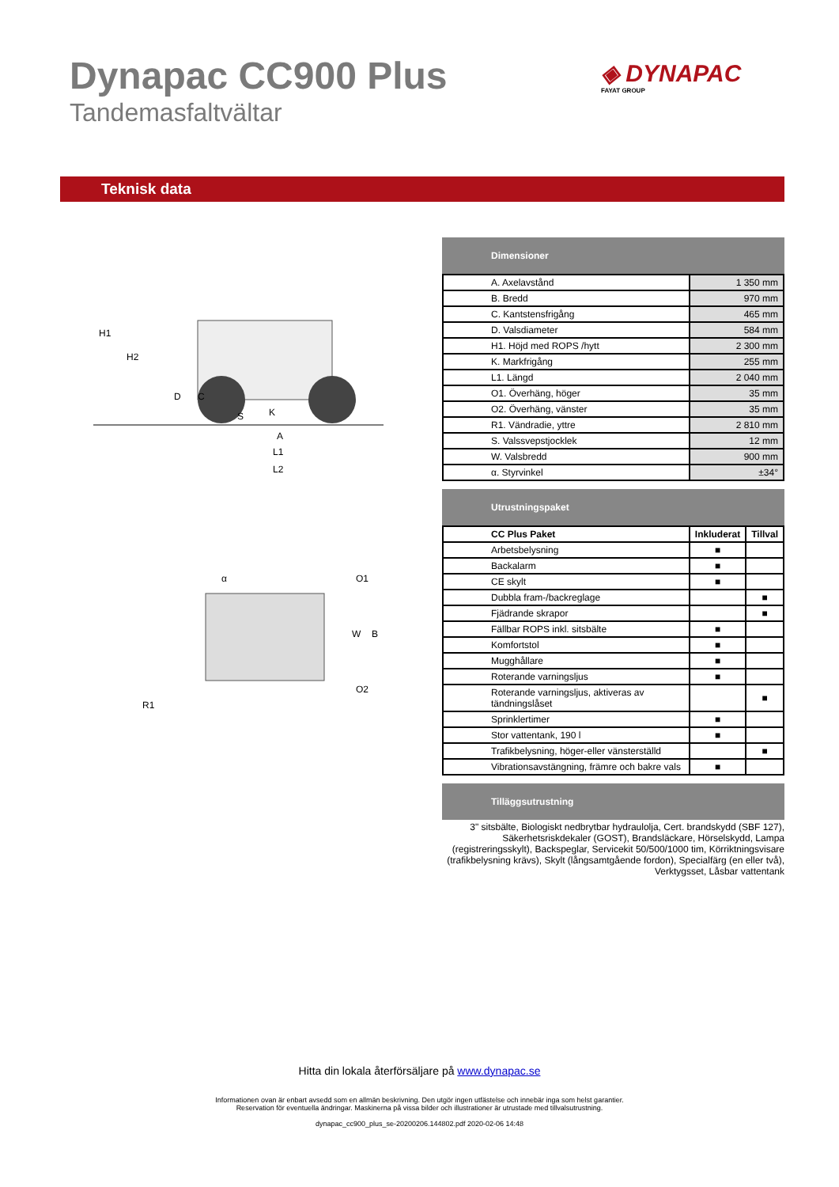Dynapac CC900 Plus
Tandemasfaltvältar
◈ DYNAPAC
FAYAT GROUP
Teknisk data
H1
H2
D
C
S
K
A
L1
L2
α
O1
O2
W
B
R1
Dimensioner
| A. Axelavstånd | 1 350 mm |
| B. Bredd | 970 mm |
| C. Kantstensfrigång | 465 mm |
| D. Valsdiameter | 584 mm |
| H1. Höjd med ROPS /hytt | 2 300 mm |
| K. Markfrigång | 255 mm |
| L1. Längd | 2 040 mm |
| O1. Överhäng, höger | 35 mm |
| O2. Överhäng, vänster | 35 mm |
| R1. Vändradie, yttre | 2 810 mm |
| S. Valssvepstjocklek | 12 mm |
| W. Valsbredd | 900 mm |
| α. Styrvinkel | ±34° |
Utrustningspaket
| CC Plus Paket | Inkluderat | Tillval |
| --- | --- | --- |
| Arbetsbelysning | ■ | |
| Backalarm | ■ | |
| CE skylt | ■ | |
| Dubbla fram-/backreglage | | ■ |
| Fjädrande skrapor | | ■ |
| Fällbar ROPS inkl. sitsbälte | ■ | |
| Komfortstol | ■ | |
| Mugghållare | ■ | |
| Roterande varningsljus | ■ | |
| Roterande varningsljus, aktiveras av tändningslåset | | ■ |
| Sprinklertimer | ■ | |
| Stor vattentank, 190 l | ■ | |
| Trafikbelysning, höger-eller vänsterställd | | ■ |
| Vibrationsavstängning, främre och bakre vals | ■ | |
Tilläggsutrustning
3" sitsbälte, Biologiskt nedbrytbar hydraulolja, Cert. brandskydd (SBF 127), Säkerhetsriskdekaler (GOST), Brandsläckare, Hörselskydd, Lampa (registreringsskylt), Backspeglar, Servicekit 50/500/1000 tim, Körriktningsvisare (trafikbelysning krävs), Skylt (långsamtgående fordon), Specialfärg (en eller två), Verktygsset, Låsbar vattentank
Hitta din lokala återförsäljare på www.dynapac.se
Informationen ovan är enbart avsedd som en allmän beskrivning. Den utgör ingen utfästelse och innebär inga som helst garantier.
Reservation för eventuella ändringar. Maskinerna på vissa bilder och illustrationer är utrustade med tillvalsutrustning.
dynapac_cc900_plus_se-20200206.144802.pdf 2020-02-06 14:48